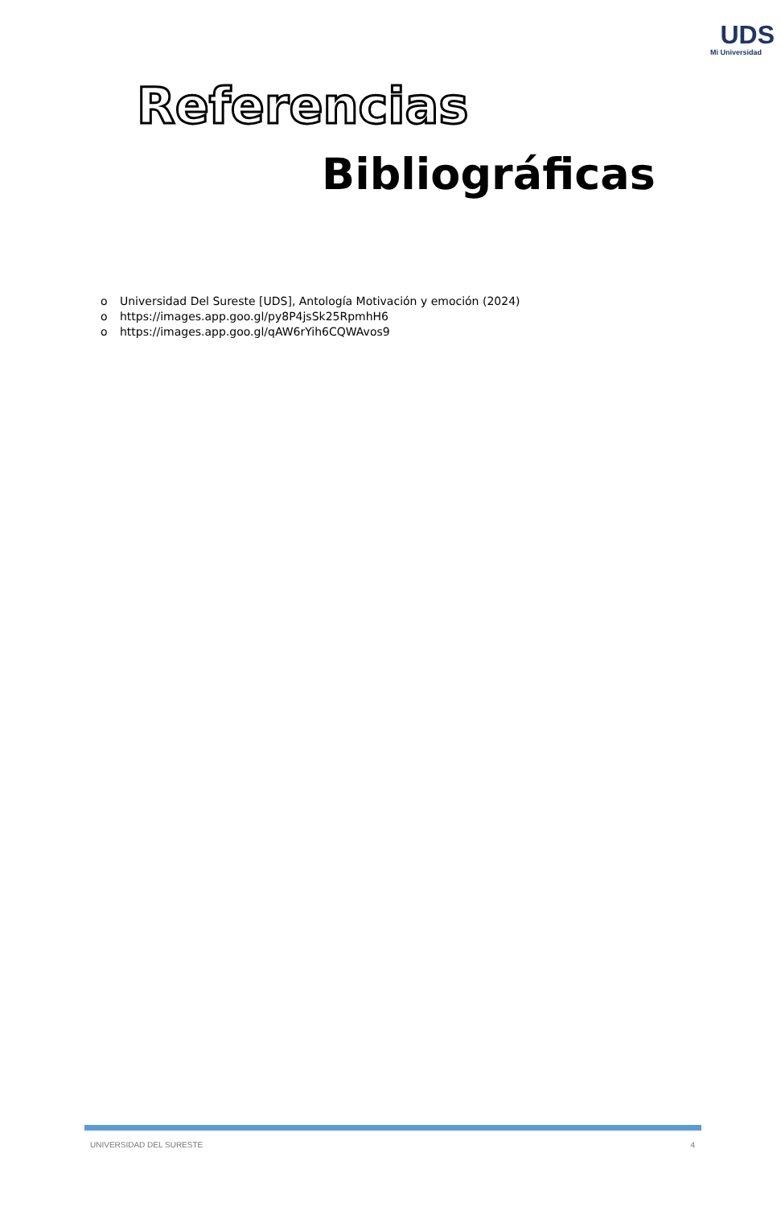UDS
Mi Universidad
Referencias
Bibliográficas
o Universidad Del Sureste [UDS], Antología Motivación y emoción (2024)
o https://images.app.goo.gl/py8P4jsSk25RpmhH6
o https://images.app.goo.gl/qAW6rYih6CQWAvos9
UNIVERSIDAD DEL SURESTE 4